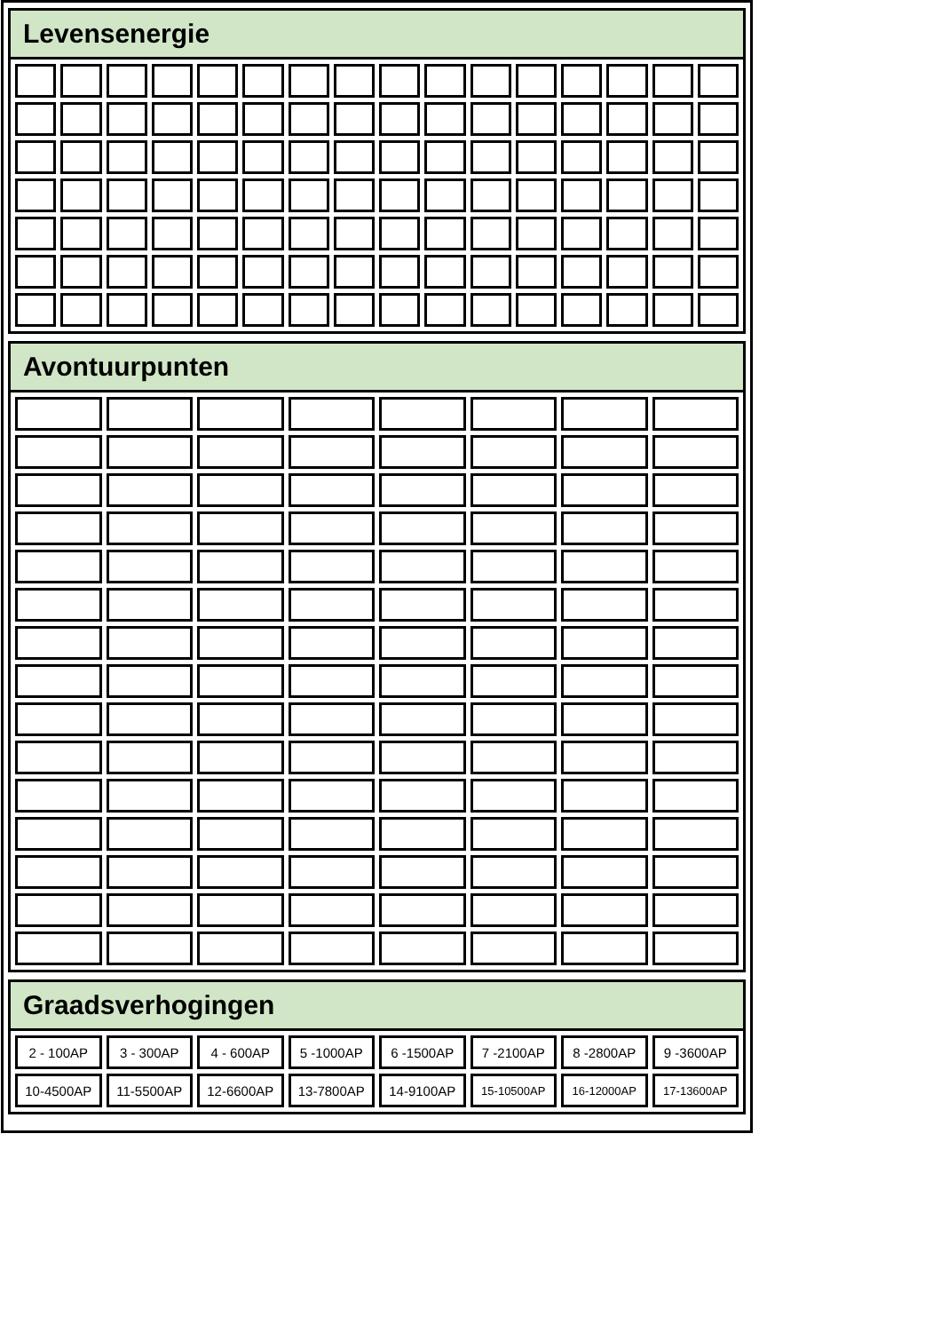Levensenergie
Avontuurpunten
Graadsverhogingen
| 2 - 100AP | 3 - 300AP | 4 - 600AP | 5 -1000AP | 6 -1500AP | 7 -2100AP | 8 -2800AP | 9 -3600AP |
| 10-4500AP | 11-5500AP | 12-6600AP | 13-7800AP | 14-9100AP | 15-10500AP | 16-12000AP | 17-13600AP |